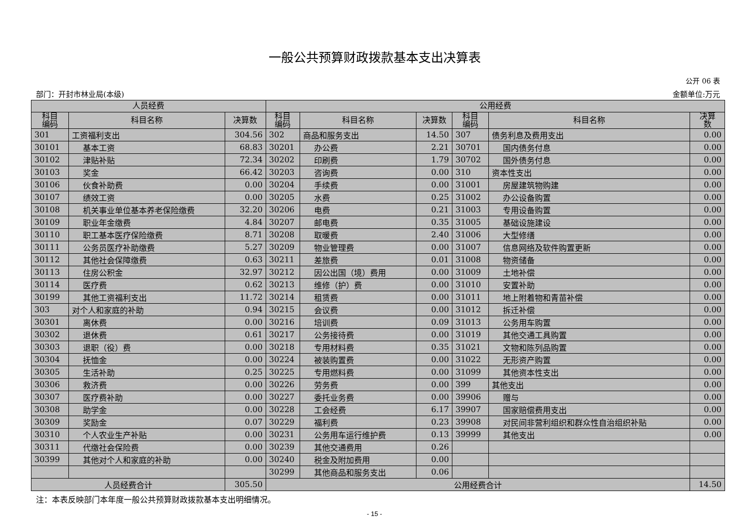一般公共预算财政拨款基本支出决算表
公开 06 表
部门：开封市林业局(本级) 金额单位:万元
| 人员经费 | | | 公用经费 | | | | | |
| --- | --- | --- | --- | --- | --- | --- | --- | --- |
| 科目 编码 | 科目名称 | 决算数 | 科目 编码 | 科目名称 | 决算数 | 科目 编码 | 科目名称 | 决算 数 |
| 301 | 工资福利支出 | 304.56 | 302 | 商品和服务支出 | 14.50 | 307 | 债务利息及费用支出 | 0.00 |
| 30101 | 基本工资 | 68.83 | 30201 | 办公费 | 2.21 | 30701 | 国内债务付息 | 0.00 |
| 30102 | 津贴补贴 | 72.34 | 30202 | 印刷费 | 1.79 | 30702 | 国外债务付息 | 0.00 |
| 30103 | 奖金 | 66.42 | 30203 | 咨询费 | 0.00 | 310 | 资本性支出 | 0.00 |
| 30106 | 伙食补助费 | 0.00 | 30204 | 手续费 | 0.00 | 31001 | 房屋建筑物购建 | 0.00 |
| 30107 | 绩效工资 | 0.00 | 30205 | 水费 | 0.25 | 31002 | 办公设备购置 | 0.00 |
| 30108 | 机关事业单位基本养老保险缴费 | 32.20 | 30206 | 电费 | 0.21 | 31003 | 专用设备购置 | 0.00 |
| 30109 | 职业年金缴费 | 4.84 | 30207 | 邮电费 | 0.35 | 31005 | 基础设施建设 | 0.00 |
| 30110 | 职工基本医疗保险缴费 | 8.71 | 30208 | 取暖费 | 2.40 | 31006 | 大型修缮 | 0.00 |
| 30111 | 公务员医疗补助缴费 | 5.27 | 30209 | 物业管理费 | 0.00 | 31007 | 信息网络及软件购置更新 | 0.00 |
| 30112 | 其他社会保障缴费 | 0.63 | 30211 | 差旅费 | 0.01 | 31008 | 物资储备 | 0.00 |
| 30113 | 住房公积金 | 32.97 | 30212 | 因公出国（境）费用 | 0.00 | 31009 | 土地补偿 | 0.00 |
| 30114 | 医疗费 | 0.62 | 30213 | 维修（护）费 | 0.00 | 31010 | 安置补助 | 0.00 |
| 30199 | 其他工资福利支出 | 11.72 | 30214 | 租赁费 | 0.00 | 31011 | 地上附着物和青苗补偿 | 0.00 |
| 303 | 对个人和家庭的补助 | 0.94 | 30215 | 会议费 | 0.00 | 31012 | 拆迁补偿 | 0.00 |
| 30301 | 离休费 | 0.00 | 30216 | 培训费 | 0.09 | 31013 | 公务用车购置 | 0.00 |
| 30302 | 退休费 | 0.61 | 30217 | 公务接待费 | 0.00 | 31019 | 其他交通工具购置 | 0.00 |
| 30303 | 退职（役）费 | 0.00 | 30218 | 专用材料费 | 0.35 | 31021 | 文物和陈列品购置 | 0.00 |
| 30304 | 抚恤金 | 0.00 | 30224 | 被装购置费 | 0.00 | 31022 | 无形资产购置 | 0.00 |
| 30305 | 生活补助 | 0.25 | 30225 | 专用燃料费 | 0.00 | 31099 | 其他资本性支出 | 0.00 |
| 30306 | 救济费 | 0.00 | 30226 | 劳务费 | 0.00 | 399 | 其他支出 | 0.00 |
| 30307 | 医疗费补助 | 0.00 | 30227 | 委托业务费 | 0.00 | 39906 | 赠与 | 0.00 |
| 30308 | 助学金 | 0.00 | 30228 | 工会经费 | 6.17 | 39907 | 国家赔偿费用支出 | 0.00 |
| 30309 | 奖励金 | 0.07 | 30229 | 福利费 | 0.23 | 39908 | 对民间非营利组织和群众性自治组织补贴 | 0.00 |
| 30310 | 个人农业生产补贴 | 0.00 | 30231 | 公务用车运行维护费 | 0.13 | 39999 | 其他支出 | 0.00 |
| 30311 | 代缴社会保险费 | 0.00 | 30239 | 其他交通费用 | 0.26 | | | |
| 30399 | 其他对个人和家庭的补助 | 0.00 | 30240 | 税金及附加费用 | 0.00 | | | |
| | | | 30299 | 其他商品和服务支出 | 0.06 | | | |
| 人员经费合计 | | 305.50 | 公用经费合计 | | | | | 14.50 |
注：本表反映部门本年度一般公共预算财政拨款基本支出明细情况。
- 15 -